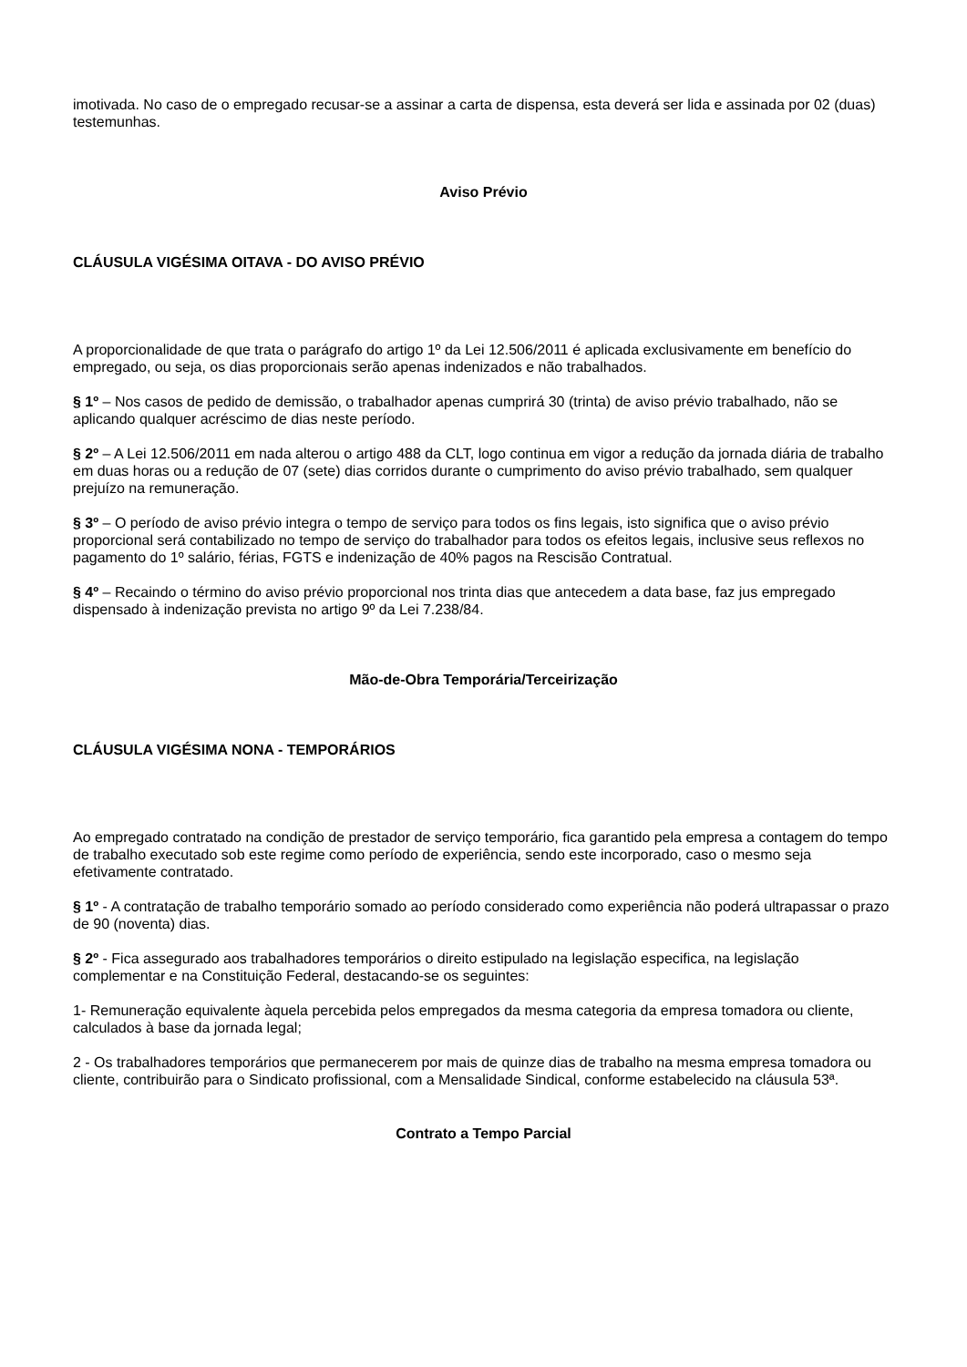imotivada. No caso de o empregado recusar-se a assinar a carta de dispensa, esta deverá ser lida e assinada por 02 (duas) testemunhas.
Aviso Prévio
CLÁUSULA VIGÉSIMA OITAVA - DO AVISO PRÉVIO
A proporcionalidade de que trata o parágrafo do artigo 1º da Lei 12.506/2011 é aplicada exclusivamente em benefício do empregado, ou seja, os dias proporcionais serão apenas indenizados e não trabalhados.
§ 1º – Nos casos de pedido de demissão, o trabalhador apenas cumprirá 30 (trinta) de aviso prévio trabalhado, não se aplicando qualquer acréscimo de dias neste período.
§ 2º – A Lei 12.506/2011 em nada alterou o artigo 488 da CLT, logo continua em vigor a redução da jornada diária de trabalho em duas horas ou a redução de 07 (sete) dias corridos durante o cumprimento do aviso prévio trabalhado, sem qualquer prejuízo na remuneração.
§ 3º – O período de aviso prévio integra o tempo de serviço para todos os fins legais, isto significa que o aviso prévio proporcional será contabilizado no tempo de serviço do trabalhador para todos os efeitos legais, inclusive seus reflexos no pagamento do 1º salário, férias, FGTS e indenização de 40% pagos na Rescisão Contratual.
§ 4º – Recaindo o término do aviso prévio proporcional nos trinta dias que antecedem a data base, faz jus empregado dispensado à indenização prevista no artigo 9º da Lei 7.238/84.
Mão-de-Obra Temporária/Terceirização
CLÁUSULA VIGÉSIMA NONA - TEMPORÁRIOS
Ao empregado contratado na condição de prestador de serviço temporário, fica garantido pela empresa a contagem do tempo de trabalho executado sob este regime como período de experiência, sendo este incorporado, caso o mesmo seja efetivamente contratado.
§ 1º - A contratação de trabalho temporário somado ao período considerado como experiência não poderá ultrapassar o prazo de 90 (noventa) dias.
§ 2º - Fica assegurado aos trabalhadores temporários o direito estipulado na legislação especifica, na legislação complementar e na Constituição Federal, destacando-se os seguintes:
1- Remuneração equivalente àquela percebida pelos empregados da mesma categoria da empresa tomadora ou cliente, calculados à base da jornada legal;
2 - Os trabalhadores temporários que permanecerem por mais de quinze dias de trabalho na mesma empresa tomadora ou cliente, contribuirão para o Sindicato profissional, com a Mensalidade Sindical, conforme estabelecido na cláusula 53ª.
Contrato a Tempo Parcial